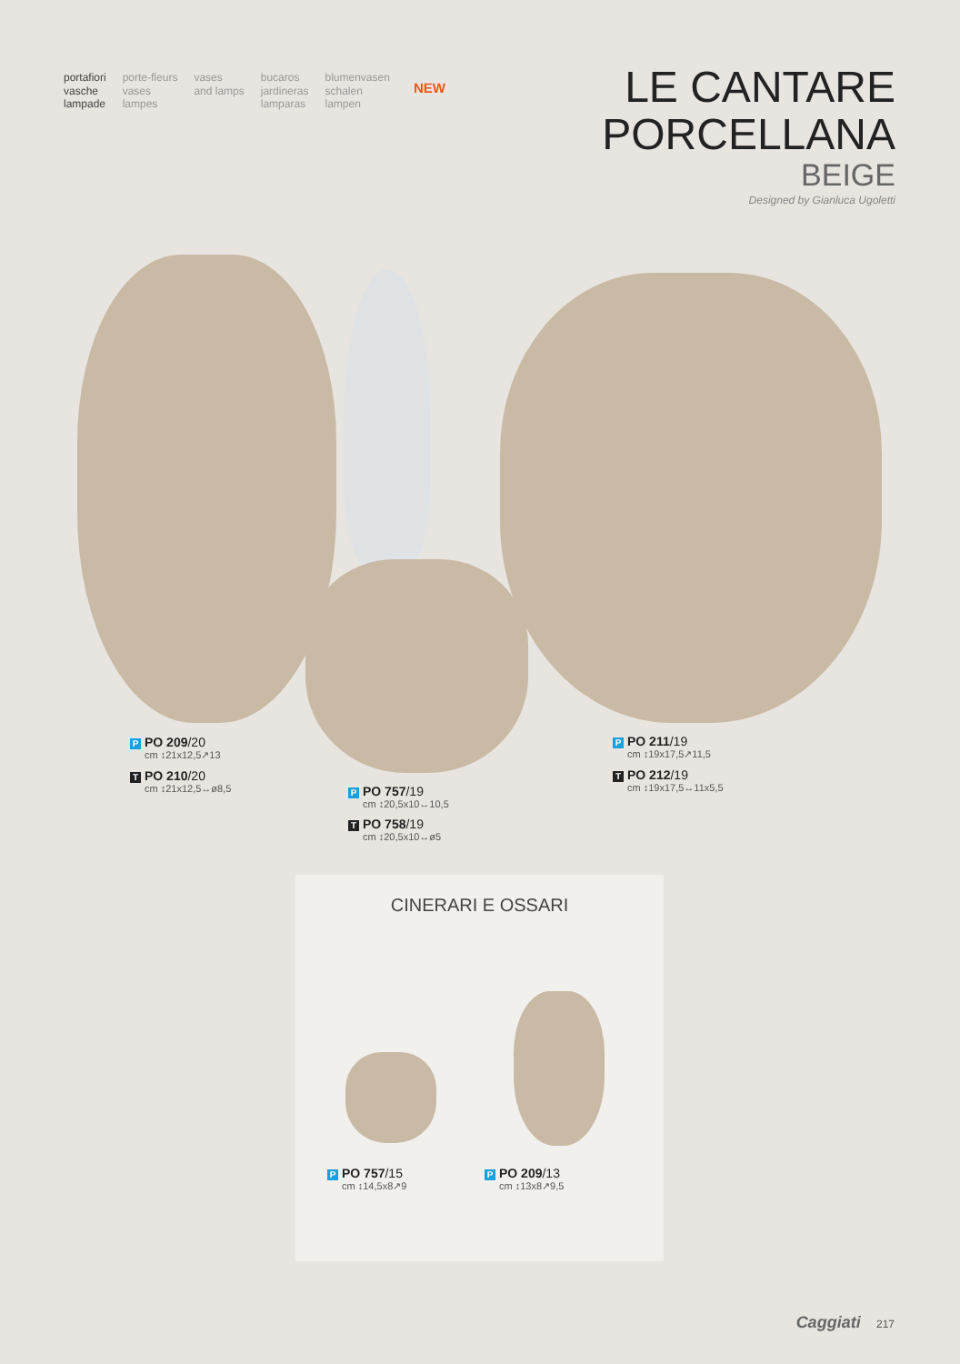portafiori
vasche
lampade
porte-fleurs
vases
lampes
vases
and lamps
bucaros
jardineras
lamparas
blumenvasen
schalen
lampen
NEW
LE CANTARE
PORCELLANA
BEIGE
Designed by Gianluca Ugoletti
P PO 209/20
cm ↕21x12,5↗13
T PO 210/20
cm ↕21x12,5↔ø8,5
P PO 757/19
cm ↕20,5x10↔10,5
T PO 758/19
cm ↕20,5x10↔ø5
P PO 211/19
cm ↕19x17,5↗11,5
T PO 212/19
cm ↕19x17,5↔11x5,5
CINERARI E OSSARI
P PO 757/15
cm ↕14,5x8↗9
P PO 209/13
cm ↕13x8↗9,5
Caggiati 217